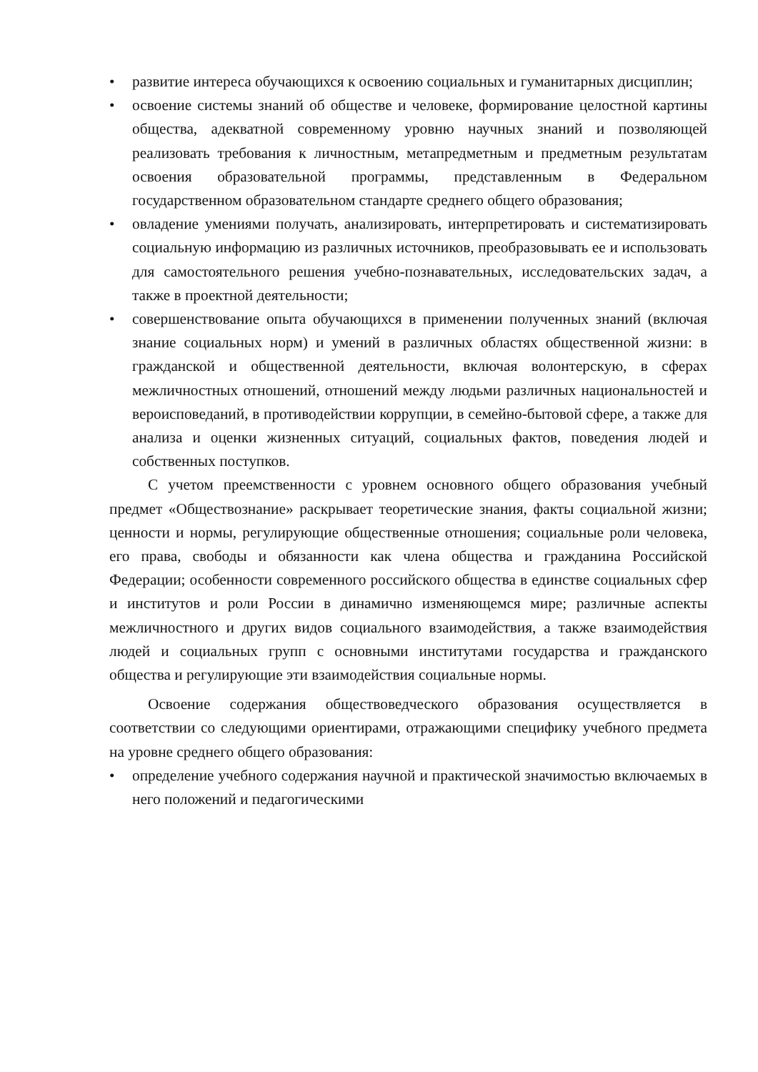• развитие интереса обучающихся к освоению социальных и гуманитарных дисциплин;
• освоение системы знаний об обществе и человеке, формирование целостной картины общества, адекватной современному уровню научных знаний и позволяющей реализовать требования к личностным, метапредметным и предметным результатам освоения образовательной программы, представленным в Федеральном государственном образовательном стандарте среднего общего образования;
• овладение умениями получать, анализировать, интерпретировать и систематизировать социальную информацию из различных источников, преобразовывать ее и использовать для самостоятельного решения учебно-познавательных, исследовательских задач, а также в проектной деятельности;
• совершенствование опыта обучающихся в применении полученных знаний (включая знание социальных норм) и умений в различных областях общественной жизни: в гражданской и общественной деятельности, включая волонтерскую, в сферах межличностных отношений, отношений между людьми различных национальностей и вероисповеданий, в противодействии коррупции, в семейно-бытовой сфере, а также для анализа и оценки жизненных ситуаций, социальных фактов, поведения людей и собственных поступков.
С учетом преемственности с уровнем основного общего образования учебный предмет «Обществознание» раскрывает теоретические знания, факты социальной жизни; ценности и нормы, регулирующие общественные отношения; социальные роли человека, его права, свободы и обязанности как члена общества и гражданина Российской Федерации; особенности современного российского общества в единстве социальных сфер и институтов и роли России в динамично изменяющемся мире; различные аспекты межличностного и других видов социального взаимодействия, а также взаимодействия людей и социальных групп с основными институтами государства и гражданского общества и регулирующие эти взаимодействия социальные нормы.
Освоение содержания обществоведческого образования осуществляется в соответствии со следующими ориентирами, отражающими специфику учебного предмета на уровне среднего общего образования:
• определение учебного содержания научной и практической значимостью включаемых в него положений и педагогическими